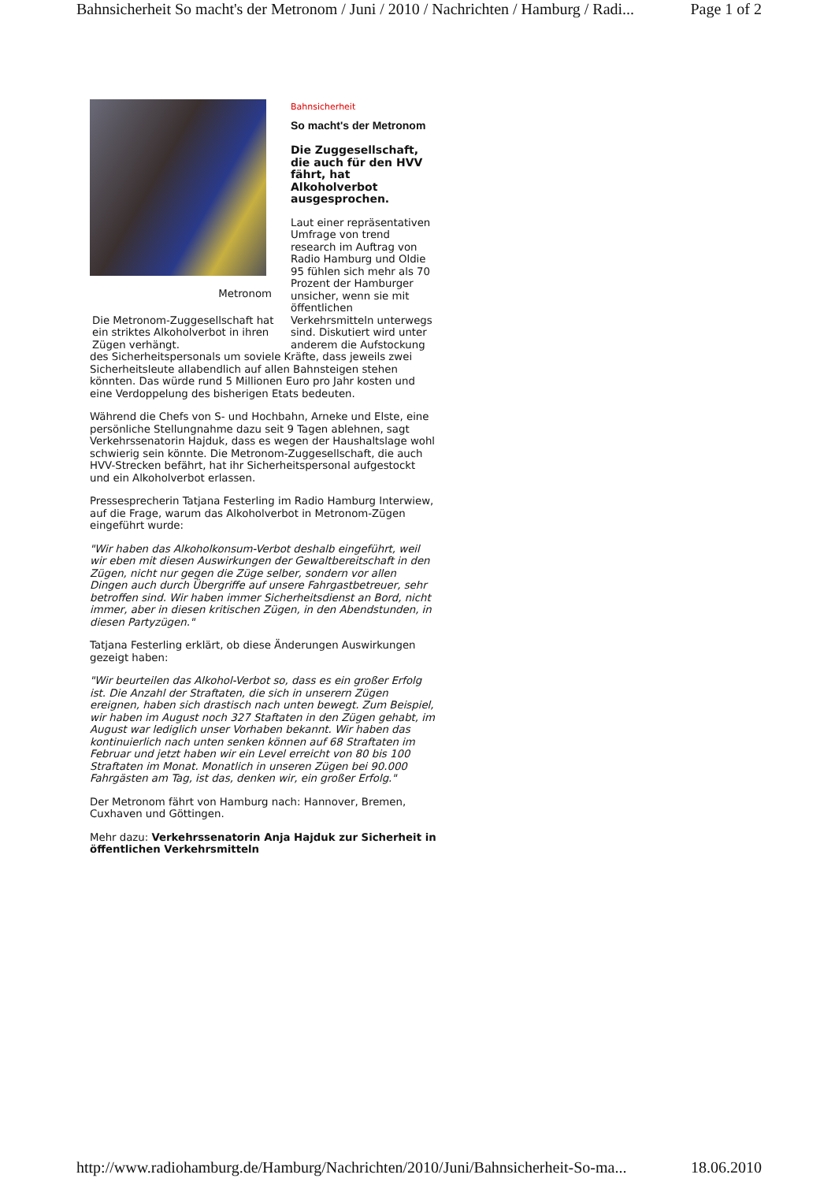Bahnsicherheit So macht's der Metronom / Juni / 2010 / Nachrichten / Hamburg / Radi... Page 1 of 2
Metronom
Die Metronom-Zuggesellschaft hat ein striktes Alkoholverbot in ihren Zügen verhängt.
Bahnsicherheit
So macht's der Metronom
Die Zuggesellschaft, die auch für den HVV fährt, hat Alkoholverbot ausgesprochen.
Laut einer repräsentativen Umfrage von trend research im Auftrag von Radio Hamburg und Oldie 95 fühlen sich mehr als 70 Prozent der Hamburger unsicher, wenn sie mit öffentlichen Verkehrsmitteln unterwegs sind. Diskutiert wird unter anderem die Aufstockung des Sicherheitspersonals um soviele Kräfte, dass jeweils zwei Sicherheitsleute allabendlich auf allen Bahnsteigen stehen könnten. Das würde rund 5 Millionen Euro pro Jahr kosten und eine Verdoppelung des bisherigen Etats bedeuten.
Während die Chefs von S- und Hochbahn, Arneke und Elste, eine persönliche Stellungnahme dazu seit 9 Tagen ablehnen, sagt Verkehrssenatorin Hajduk, dass es wegen der Haushaltslage wohl schwierig sein könnte. Die Metronom-Zuggesellschaft, die auch HVV-Strecken befährt, hat ihr Sicherheitspersonal aufgestockt und ein Alkoholverbot erlassen.
Pressesprecherin Tatjana Festerling im Radio Hamburg Interwiew, auf die Frage, warum das Alkoholverbot in Metronom-Zügen eingeführt wurde:
"Wir haben das Alkoholkonsum-Verbot deshalb eingeführt, weil wir eben mit diesen Auswirkungen der Gewaltbereitschaft in den Zügen, nicht nur gegen die Züge selber, sondern vor allen Dingen auch durch Übergriffe auf unsere Fahrgastbetreuer, sehr betroffen sind. Wir haben immer Sicherheitsdienst an Bord, nicht immer, aber in diesen kritischen Zügen, in den Abendstunden, in diesen Partyzügen."
Tatjana Festerling erklärt, ob diese Änderungen Auswirkungen gezeigt haben:
"Wir beurteilen das Alkohol-Verbot so, dass es ein großer Erfolg ist. Die Anzahl der Straftaten, die sich in unserern Zügen ereignen, haben sich drastisch nach unten bewegt. Zum Beispiel, wir haben im August noch 327 Staftaten in den Zügen gehabt, im August war lediglich unser Vorhaben bekannt. Wir haben das kontinuierlich nach unten senken können auf 68 Straftaten im Februar und jetzt haben wir ein Level erreicht von 80 bis 100 Straftaten im Monat. Monatlich in unseren Zügen bei 90.000 Fahrgästen am Tag, ist das, denken wir, ein großer Erfolg."
Der Metronom fährt von Hamburg nach: Hannover, Bremen, Cuxhaven und Göttingen.
Mehr dazu: Verkehrssenatorin Anja Hajduk zur Sicherheit in öffentlichen Verkehrsmitteln
http://www.radiohamburg.de/Hamburg/Nachrichten/2010/Juni/Bahnsicherheit-So-ma... 18.06.2010